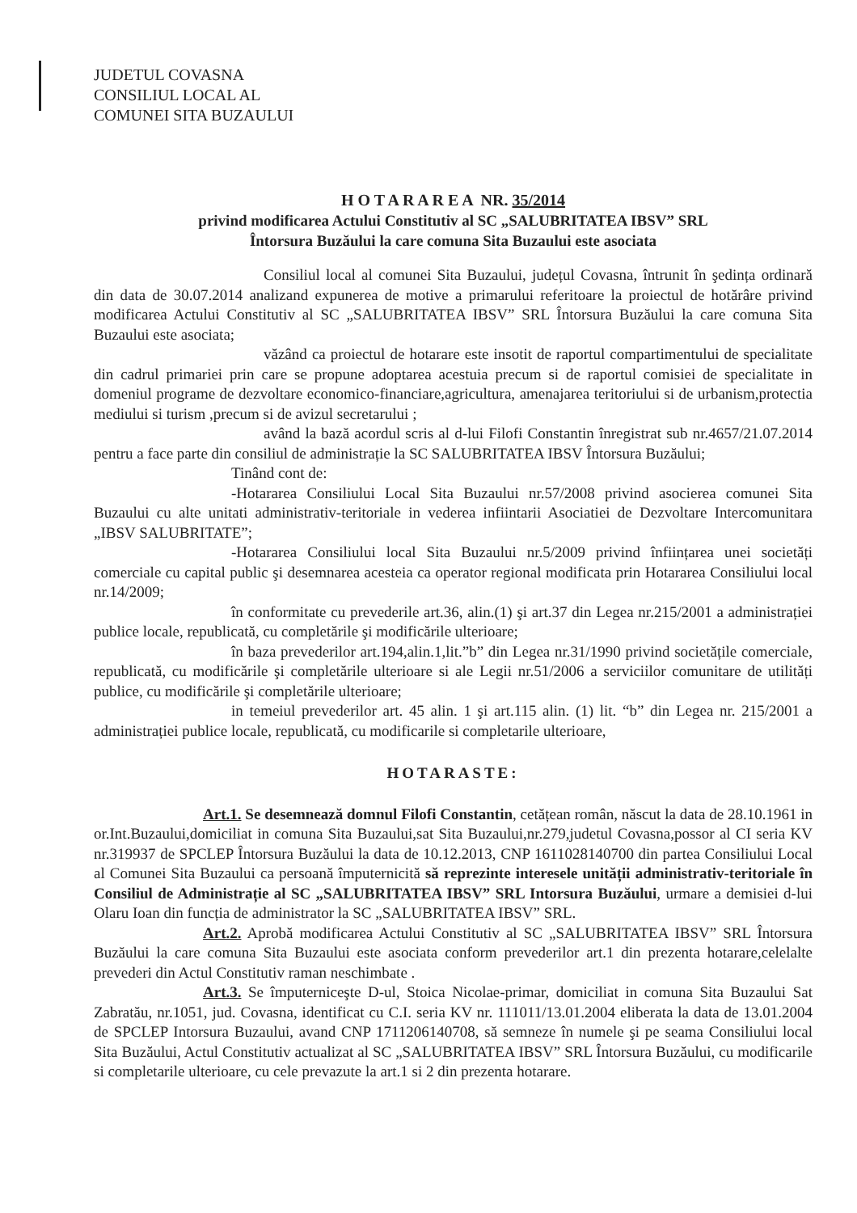JUDETUL COVASNA
CONSILIUL LOCAL AL
COMUNEI SITA BUZAULUI
H O T A R A R E A NR. 35/2014
privind modificarea Actului Constitutiv al SC „SALUBRITATEA IBSV” SRL
Întorsura Buzăului la care comuna Sita Buzaului este asociata
Consiliul local al comunei Sita Buzaului, județul Covasna, întrunit în şedința ordinară din data de 30.07.2014 analizand expunerea de motive a primarului referitoare la proiectul de hotărâre privind modificarea Actului Constitutiv al SC „SALUBRITATEA IBSV” SRL Întorsura Buzăului la care comuna Sita Buzaului este asociata;
văzând ca proiectul de hotarare este insotit de raportul compartimentului de specialitate din cadrul primariei prin care se propune adoptarea acestuia precum si de raportul comisiei de specialitate in domeniul programe de dezvoltare economico-financiare,agricultura, amenajarea teritoriului si de urbanism,protectia mediului si turism ,precum si de avizul secretarului ;
având la bază acordul scris al d-lui Filofi Constantin înregistrat sub nr.4657/21.07.2014 pentru a face parte din consiliul de administrație la SC SALUBRITATEA IBSV Întorsura Buzăului;
Tinând cont de:
-Hotararea Consiliului Local Sita Buzaului nr.57/2008 privind asocierea comunei Sita Buzaului cu alte unitati administrativ-teritoriale in vederea infiintarii Asociatiei de Dezvoltare Intercomunitara „IBSV SALUBRITATE”;
-Hotararea Consiliului local Sita Buzaului nr.5/2009 privind înființarea unei societăți comerciale cu capital public şi desemnarea acesteia ca operator regional modificata prin Hotararea Consiliului local nr.14/2009;
în conformitate cu prevederile art.36, alin.(1) şi art.37 din Legea nr.215/2001 a administrației publice locale, republicată, cu completările şi modificările ulterioare;
în baza prevederilor art.194,alin.1,lit.”b” din Legea nr.31/1990 privind societățile comerciale, republicată, cu modificările şi completările ulterioare si ale Legii nr.51/2006 a serviciilor comunitare de utilități publice, cu modificările şi completările ulterioare;
in temeiul prevederilor art. 45 alin. 1 şi art.115 alin. (1) lit. “b” din Legea nr. 215/2001 a administrației publice locale, republicată, cu modificarile si completarile ulterioare,
HOTARASTE:
Art.1. Se desemnează domnul Filofi Constantin, cetățean român, născut la data de 28.10.1961 in or.Int.Buzaului,domiciliat in comuna Sita Buzaului,sat Sita Buzaului,nr.279,judetul Covasna,possor al CI seria KV nr.319937 de SPCLEP Întorsura Buzăului la data de 10.12.2013, CNP 1611028140700 din partea Consiliului Local al Comunei Sita Buzaului ca persoană împuternicită să reprezinte interesele unității administrativ-teritoriale în Consiliul de Administrație al SC „SALUBRITATEA IBSV” SRL Intorsura Buzăului, urmare a demisiei d-lui Olaru Ioan din funcția de administrator la SC „SALUBRITATEA IBSV” SRL.
Art.2. Aprobă modificarea Actului Constitutiv al SC „SALUBRITATEA IBSV” SRL Întorsura Buzăului la care comuna Sita Buzaului este asociata conform prevederilor art.1 din prezenta hotarare,celelalte prevederi din Actul Constitutiv raman neschimbate .
Art.3. Se împuterniceşte D-ul, Stoica Nicolae-primar, domiciliat in comuna Sita Buzaului Sat Zabratău, nr.1051, jud. Covasna, identificat cu C.I. seria KV nr. 111011/13.01.2004 eliberata la data de 13.01.2004 de SPCLEP Intorsura Buzaului, avand CNP 1711206140708, să semneze în numele şi pe seama Consiliului local Sita Buzăului, Actul Constitutiv actualizat al SC „SALUBRITATEA IBSV” SRL Întorsura Buzăului, cu modificarile si completarile ulterioare, cu cele prevazute la art.1 si 2 din prezenta hotarare.